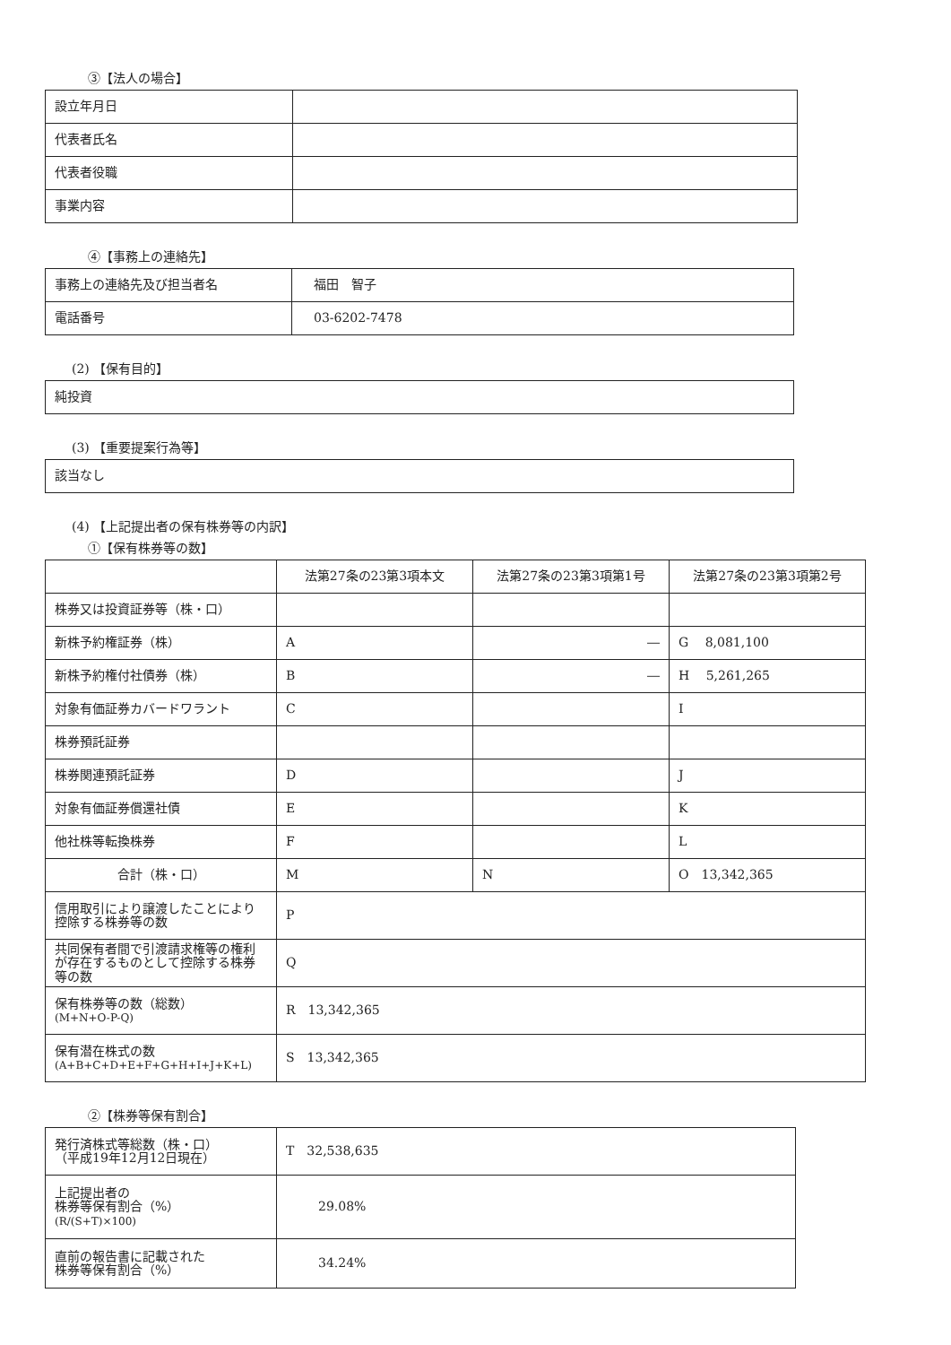③【法人の場合】
| 設立年月日 | |
| 代表者氏名 | |
| 代表者役職 | |
| 事業内容 | |
④【事務上の連絡先】
| 事務上の連絡先及び担当者名 | 福田 智子 |
| 電話番号 | 03-6202-7478 |
(2) 【保有目的】
| 純投資 |
(3) 【重要提案行為等】
| 該当なし |
(4) 【上記提出者の保有株券等の内訳】
①【保有株券等の数】
| | 法第27条の23第3項本文 | 法第27条の23第3項第1号 | 法第27条の23第3項第2号 |
| 株券又は投資証券等（株・口） | | | |
| 新株予約権証券（株） | A | ― | G 8,081,100 |
| 新株予約権付社債券（株） | B | ― | H 5,261,265 |
| 対象有価証券カバードワラント | C | | I |
| 株券預託証券 | | | |
| 株券関連預託証券 | D | | J |
| 対象有価証券償還社債 | E | | K |
| 他社株等転換株券 | F | | L |
| 合計（株・口） | M | N | O 13,342,365 |
| 信用取引により譲渡したことにより控除する株券等の数 | P | | |
| 共同保有者間で引渡請求権等の権利が存在するものとして控除する株券等の数 | Q | | |
| 保有株券等の数（総数） (M+N+O-P-Q) | R 13,342,365 | | |
| 保有潜在株式の数 (A+B+C+D+E+F+G+H+I+J+K+L) | S 13,342,365 | | |
②【株券等保有割合】
| 発行済株式等総数（株・口） （平成19年12月12日現在） | T 32,538,635 |
| 上記提出者の 株券等保有割合（%） (R/(S+T)×100) | 29.08% |
| 直前の報告書に記載された 株券等保有割合（%） | 34.24% |